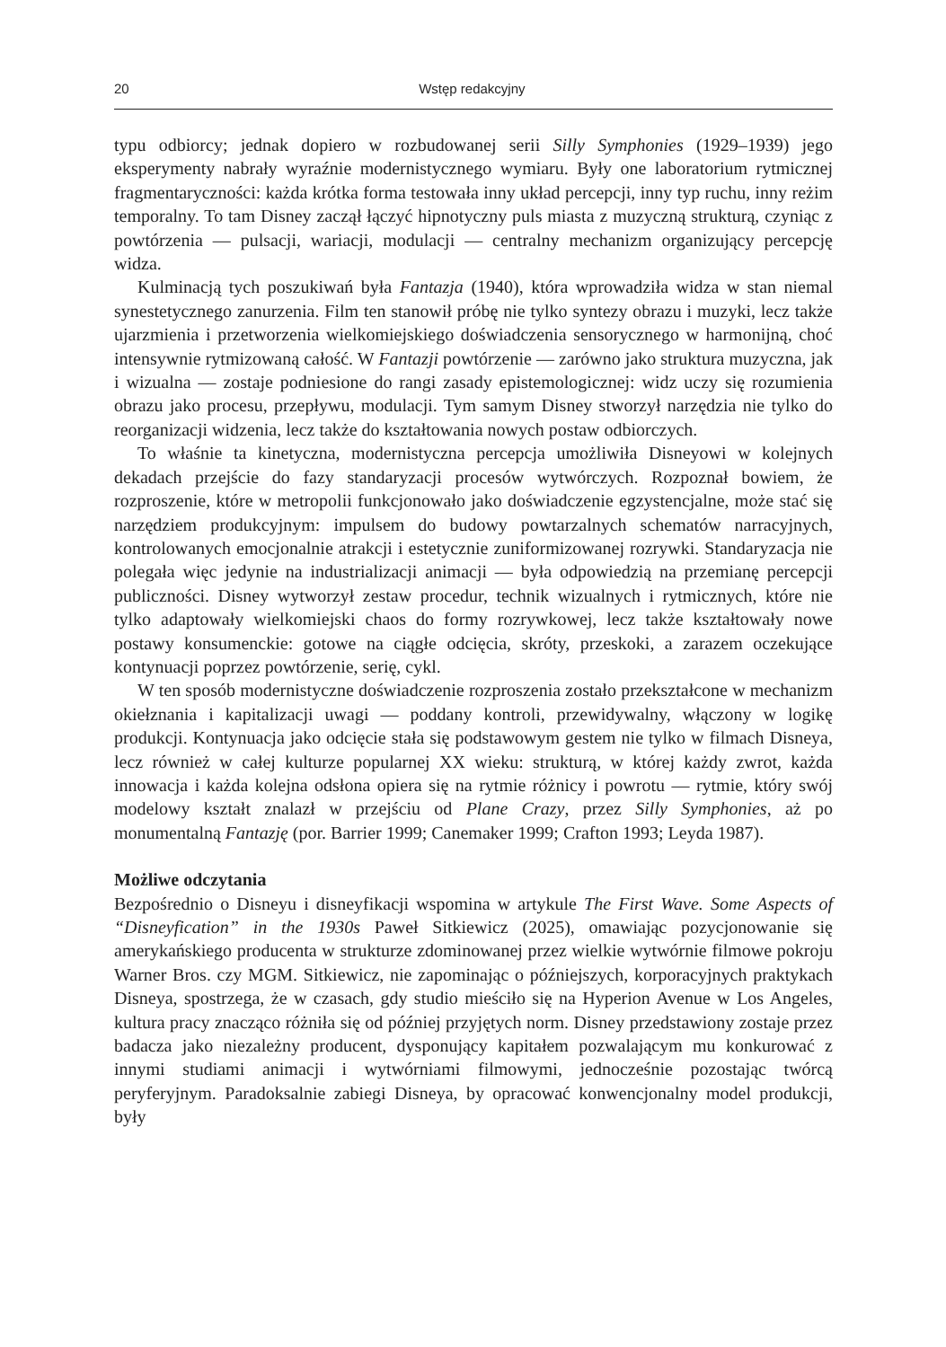20 Wstęp redakcyjny
typu odbiorcy; jednak dopiero w rozbudowanej serii Silly Symphonies (1929–1939) jego eksperymenty nabrały wyraźnie modernistycznego wymiaru. Były one laboratorium rytmicznej fragmentaryczności: każda krótka forma testowała inny układ percepcji, inny typ ruchu, inny reżim temporalny. To tam Disney zaczął łączyć hipnotyczny puls miasta z muzyczną strukturą, czyniąc z powtórzenia — pulsacji, wariacji, modulacji — centralny mechanizm organizujący percepcję widza.
Kulminacją tych poszukiwań była Fantazja (1940), która wprowadziła widza w stan niemal synestetycznego zanurzenia. Film ten stanowił próbę nie tylko syntezy obrazu i muzyki, lecz także ujarzmienia i przetworzenia wielkomiejskiego doświadczenia sensorycznego w harmonijną, choć intensywnie rytmizowaną całość. W Fantazji powtórzenie — zarówno jako struktura muzyczna, jak i wizualna — zostaje podniesione do rangi zasady epistemologicznej: widz uczy się rozumienia obrazu jako procesu, przepływu, modulacji. Tym samym Disney stworzył narzędzia nie tylko do reorganizacji widzenia, lecz także do kształtowania nowych postaw odbiorczych.
To właśnie ta kinetyczna, modernistyczna percepcja umożliwiła Disneyowi w kolejnych dekadach przejście do fazy standaryzacji procesów wytwórczych. Rozpoznał bowiem, że rozproszenie, które w metropolii funkcjonowało jako doświadczenie egzystencjalne, może stać się narzędziem produkcyjnym: impulsem do budowy powtarzalnych schematów narracyjnych, kontrolowanych emocjonalnie atrakcji i estetycznie zuniformizowanej rozrywki. Standaryzacja nie polegała więc jedynie na industrializacji animacji — była odpowiedzią na przemianę percepcji publiczności. Disney wytworzył zestaw procedur, technik wizualnych i rytmicznych, które nie tylko adaptowały wielkomiejski chaos do formy rozrywkowej, lecz także kształtowały nowe postawy konsumenckie: gotowe na ciągłe odcięcia, skróty, przeskoki, a zarazem oczekujące kontynuacji poprzez powtórzenie, serię, cykl.
W ten sposób modernistyczne doświadczenie rozproszenia zostało przekształcone w mechanizm okiełznania i kapitalizacji uwagi — poddany kontroli, przewidywalny, włączony w logikę produkcji. Kontynuacja jako odcięcie stała się podstawowym gestem nie tylko w filmach Disneya, lecz również w całej kulturze popularnej XX wieku: strukturą, w której każdy zwrot, każda innowacja i każda kolejna odsłona opiera się na rytmie różnicy i powrotu — rytmie, który swój modelowy kształt znalazł w przejściu od Plane Crazy, przez Silly Symphonies, aż po monumentalną Fantazję (por. Barrier 1999; Canemaker 1999; Crafton 1993; Leyda 1987).
Możliwe odczytania
Bezpośrednio o Disneyu i disneyfikacji wspomina w artykule The First Wave. Some Aspects of “Disneyfication” in the 1930s Paweł Sitkiewicz (2025), omawiając pozycjonowanie się amerykańskiego producenta w strukturze zdominowanej przez wielkie wytwórnie filmowe pokroju Warner Bros. czy MGM. Sitkiewicz, nie zapominając o późniejszych, korporacyjnych praktykach Disneya, spostrzega, że w czasach, gdy studio mieściło się na Hyperion Avenue w Los Angeles, kultura pracy znacząco różniła się od później przyjętych norm. Disney przedstawiony zostaje przez badacza jako niezależny producent, dysponujący kapitałem pozwalającym mu konkurować z innymi studiami animacji i wytwórniami filmowymi, jednocześnie pozostając twórcą peryferyjnym. Paradoksalnie zabiegi Disneya, by opracować konwencjonalny model produkcji, były